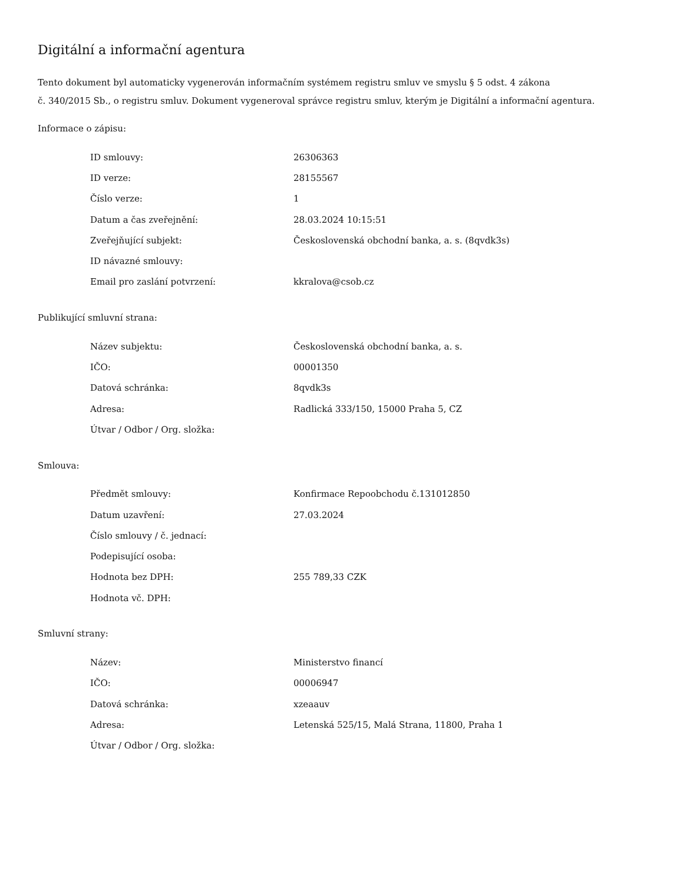Digitální a informační agentura
Tento dokument byl automaticky vygenerován informačním systémem registru smluv ve smyslu § 5 odst. 4 zákona
č. 340/2015 Sb., o registru smluv. Dokument vygeneroval správce registru smluv, kterým je Digitální a informační agentura.
Informace o zápisu:
| ID smlouvy: | 26306363 |
| ID verze: | 28155567 |
| Číslo verze: | 1 |
| Datum a čas zveřejnění: | 28.03.2024 10:15:51 |
| Zveřejňující subjekt: | Československá obchodní banka, a. s. (8qvdk3s) |
| ID návazné smlouvy: | |
| Email pro zaslání potvrzení: | kkralova@csob.cz |
Publikující smluvní strana:
| Název subjektu: | Československá obchodní banka, a. s. |
| IČO: | 00001350 |
| Datová schránka: | 8qvdk3s |
| Adresa: | Radlická 333/150, 15000 Praha 5, CZ |
| Útvar / Odbor / Org. složka: | |
Smlouva:
| Předmět smlouvy: | Konfirmace Repoobchodu č.131012850 |
| Datum uzavření: | 27.03.2024 |
| Číslo smlouvy / č. jednací: | |
| Podepisující osoba: | |
| Hodnota bez DPH: | 255 789,33 CZK |
| Hodnota vč. DPH: | |
Smluvní strany:
| Název: | Ministerstvo financí |
| IČO: | 00006947 |
| Datová schránka: | xzeaauv |
| Adresa: | Letenská 525/15, Malá Strana, 11800, Praha 1 |
| Útvar / Odbor / Org. složka: | |